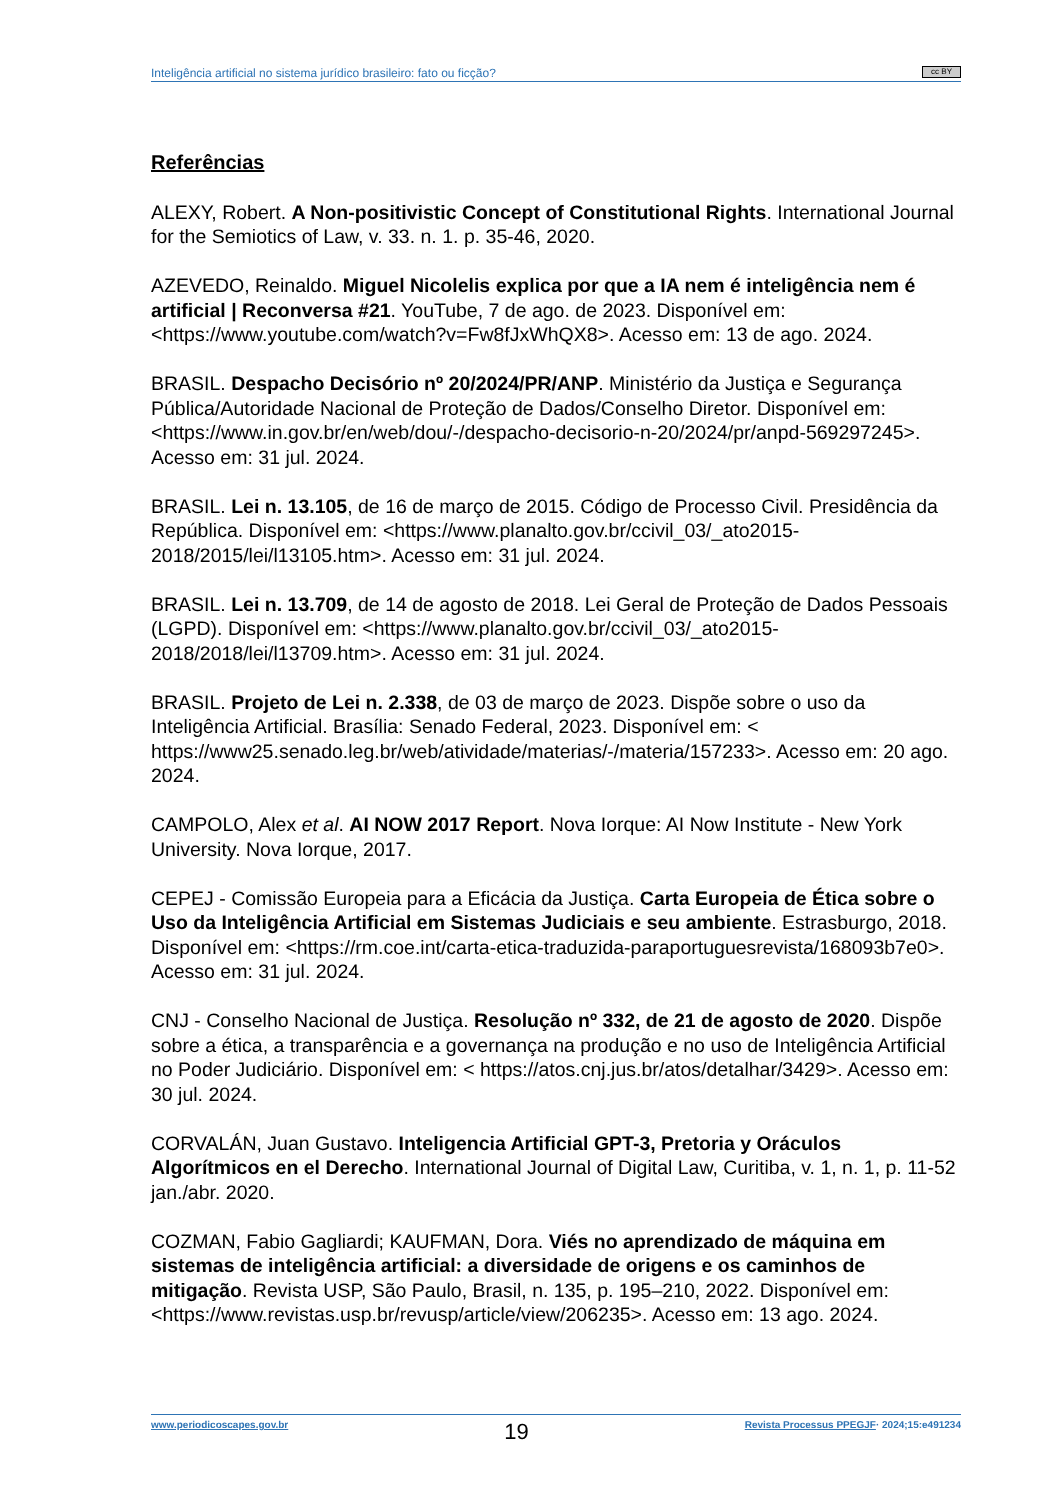Inteligência artificial no sistema jurídico brasileiro: fato ou ficção? cc BY
Referências
ALEXY, Robert. A Non-positivistic Concept of Constitutional Rights. International Journal for the Semiotics of Law, v. 33. n. 1. p. 35-46, 2020.
AZEVEDO, Reinaldo. Miguel Nicolelis explica por que a IA nem é inteligência nem é artificial | Reconversa #21. YouTube, 7 de ago. de 2023. Disponível em: <https://www.youtube.com/watch?v=Fw8fJxWhQX8>. Acesso em: 13 de ago. 2024.
BRASIL. Despacho Decisório nº 20/2024/PR/ANP. Ministério da Justiça e Segurança Pública/Autoridade Nacional de Proteção de Dados/Conselho Diretor. Disponível em: <https://www.in.gov.br/en/web/dou/-/despacho-decisorio-n-20/2024/pr/anpd-569297245>. Acesso em: 31 jul. 2024.
BRASIL. Lei n. 13.105, de 16 de março de 2015. Código de Processo Civil. Presidência da República. Disponível em: <https://www.planalto.gov.br/ccivil_03/_ato2015-2018/2015/lei/l13105.htm>. Acesso em: 31 jul. 2024.
BRASIL. Lei n. 13.709, de 14 de agosto de 2018. Lei Geral de Proteção de Dados Pessoais (LGPD). Disponível em: <https://www.planalto.gov.br/ccivil_03/_ato2015-2018/2018/lei/l13709.htm>. Acesso em: 31 jul. 2024.
BRASIL. Projeto de Lei n. 2.338, de 03 de março de 2023. Dispõe sobre o uso da Inteligência Artificial. Brasília: Senado Federal, 2023. Disponível em: < https://www25.senado.leg.br/web/atividade/materias/-/materia/157233>. Acesso em: 20 ago. 2024.
CAMPOLO, Alex et al. AI NOW 2017 Report. Nova Iorque: AI Now Institute - New York University. Nova Iorque, 2017.
CEPEJ - Comissão Europeia para a Eficácia da Justiça. Carta Europeia de Ética sobre o Uso da Inteligência Artificial em Sistemas Judiciais e seu ambiente. Estrasburgo, 2018. Disponível em: <https://rm.coe.int/carta-etica-traduzida-paraportuguesrevista/168093b7e0>. Acesso em: 31 jul. 2024.
CNJ - Conselho Nacional de Justiça. Resolução nº 332, de 21 de agosto de 2020. Dispõe sobre a ética, a transparência e a governança na produção e no uso de Inteligência Artificial no Poder Judiciário. Disponível em: < https://atos.cnj.jus.br/atos/detalhar/3429>. Acesso em: 30 jul. 2024.
CORVALÁN, Juan Gustavo. Inteligencia Artificial GPT-3, Pretoria y Oráculos Algorítmicos en el Derecho. International Journal of Digital Law, Curitiba, v. 1, n. 1, p. 11-52 jan./abr. 2020.
COZMAN, Fabio Gagliardi; KAUFMAN, Dora. Viés no aprendizado de máquina em sistemas de inteligência artificial: a diversidade de origens e os caminhos de mitigação. Revista USP, São Paulo, Brasil, n. 135, p. 195–210, 2022. Disponível em: <https://www.revistas.usp.br/revusp/article/view/206235>. Acesso em: 13 ago. 2024.
www.periodicoscapes.gov.br 19 Revista Processus PPEGJF· 2024;15:e491234